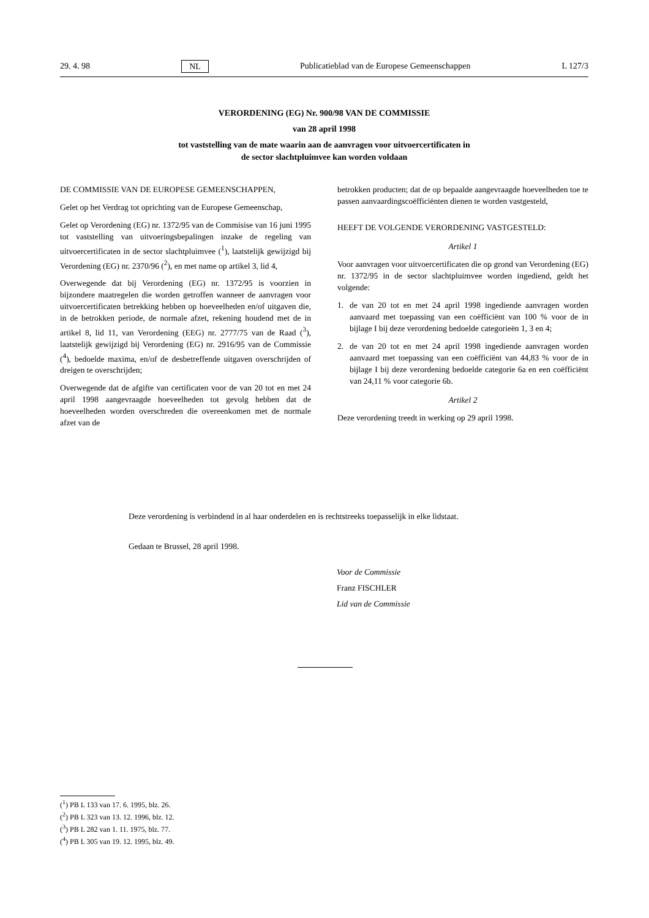29. 4. 98 NL Publicatieblad van de Europese Gemeenschappen L 127/3
VERORDENING (EG) Nr. 900/98 VAN DE COMMISSIE
van 28 april 1998
tot vaststelling van de mate waarin aan de aanvragen voor uitvoercertificaten in
de sector slachtpluimvee kan worden voldaan
DE COMMISSIE VAN DE EUROPESE GEMEENSCHAPPEN,
Gelet op het Verdrag tot oprichting van de Europese Gemeenschap,
Gelet op Verordening (EG) nr. 1372/95 van de Commisise van 16 juni 1995 tot vaststelling van uitvoeringsbepalingen inzake de regeling van uitvoercertificaten in de sector slachtpluimvee (<sup>1</sup>), laatstelijk gewijzigd bij Verordening (EG) nr. 2370/96 (<sup>2</sup>), en met name op artikel 3, lid 4,
Overwegende dat bij Verordening (EG) nr. 1372/95 is voorzien in bijzondere maatregelen die worden getroffen wanneer de aanvragen voor uitvoercertificaten betrekking hebben op hoeveelheden en/of uitgaven die, in de betrokken periode, de normale afzet, rekening houdend met de in artikel 8, lid 11, van Verordening (EEG) nr. 2777/75 van de Raad (<sup>3</sup>), laatstelijk gewijzigd bij Verordening (EG) nr. 2916/95 van de Commissie (<sup>4</sup>), bedoelde maxima, en/of de desbetreffende uitgaven overschrijden of dreigen te overschrijden;
Overwegende dat de afgifte van certificaten voor de van 20 tot en met 24 april 1998 aangevraagde hoeveelheden tot gevolg hebben dat de hoeveelheden worden overschreden die overeenkomen met de normale afzet van de
betrokken producten; dat de op bepaalde aangevraagde hoeveelheden toe te passen aanvaardingscoëfficiënten dienen te worden vastgesteld,
HEEFT DE VOLGENDE VERORDENING VASTGESTELD:
Artikel 1
Voor aanvragen voor uitvoercertificaten die op grond van Verordening (EG) nr. 1372/95 in de sector slachtpluimvee worden ingediend, geldt het volgende:
1. de van 20 tot en met 24 april 1998 ingediende aanvragen worden aanvaard met toepassing van een coëfficiënt van 100 % voor de in bijlage I bij deze verordening bedoelde categorieën 1, 3 en 4;
2. de van 20 tot en met 24 april 1998 ingediende aanvragen worden aanvaard met toepassing van een coëfficiënt van 44,83 % voor de in bijlage I bij deze verordening bedoelde categorie 6a en een coëfficiënt van 24,11 % voor categorie 6b.
Artikel 2
Deze verordening treedt in werking op 29 april 1998.
Deze verordening is verbindend in al haar onderdelen en is rechtstreeks toepasselijk in elke lidstaat.
Gedaan te Brussel, 28 april 1998.
Voor de Commissie
Franz FISCHLER
Lid van de Commissie
(<sup>1</sup>) PB L 133 van 17. 6. 1995, blz. 26.
(<sup>2</sup>) PB L 323 van 13. 12. 1996, blz. 12.
(<sup>3</sup>) PB L 282 van 1. 11. 1975, blz. 77.
(<sup>4</sup>) PB L 305 van 19. 12. 1995, blz. 49.